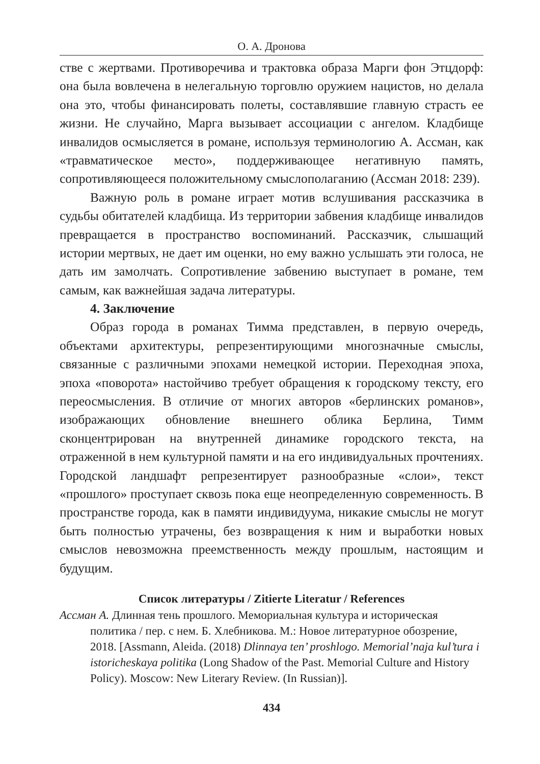О. А. Дронова
стве с жертвами. Противоречива и трактовка образа Марги фон Этцдорф: она была вовлечена в нелегальную торговлю оружием нацистов, но делала она это, чтобы финансировать полеты, составлявшие главную страсть ее жизни. Не случайно, Марга вызывает ассоциации с ангелом. Кладбище инвалидов осмысляется в романе, используя терминологию А. Ассман, как «травматическое место», поддерживающее негативную память, сопротивляющееся положительному смыслополаганию (Ассман 2018: 239).
Важную роль в романе играет мотив вслушивания рассказчика в судьбы обитателей кладбища. Из территории забвения кладбище инвалидов превращается в пространство воспоминаний. Рассказчик, слышащий истории мертвых, не дает им оценки, но ему важно услышать эти голоса, не дать им замолчать. Сопротивление забвению выступает в романе, тем самым, как важнейшая задача литературы.
4. Заключение
Образ города в романах Тимма представлен, в первую очередь, объектами архитектуры, репрезентирующими многозначные смыслы, связанные с различными эпохами немецкой истории. Переходная эпоха, эпоха «поворота» настойчиво требует обращения к городскому тексту, его переосмысления. В отличие от многих авторов «берлинских романов», изображающих обновление внешнего облика Берлина, Тимм сконцентрирован на внутренней динамике городского текста, на отраженной в нем культурной памяти и на его индивидуальных прочтениях. Городской ландшафт репрезентирует разнообразные «слои», текст «прошлого» проступает сквозь пока еще неопределенную современность. В пространстве города, как в памяти индивидуума, никакие смыслы не могут быть полностью утрачены, без возвращения к ним и выработки новых смыслов невозможна преемственность между прошлым, настоящим и будущим.
Список литературы / Zitierte Literatur / References
Ассман А. Длинная тень прошлого. Мемориальная культура и историческая политика / пер. с нем. Б. Хлебникова. М.: Новое литературное обозрение, 2018. [Assmann, Aleida. (2018) Dlinnaya ten’ proshlogo. Memorial’naja kul’tura i istoricheskaya politika (Long Shadow of the Past. Memorial Culture and History Policy). Moscow: New Literary Review. (In Russian)].
434